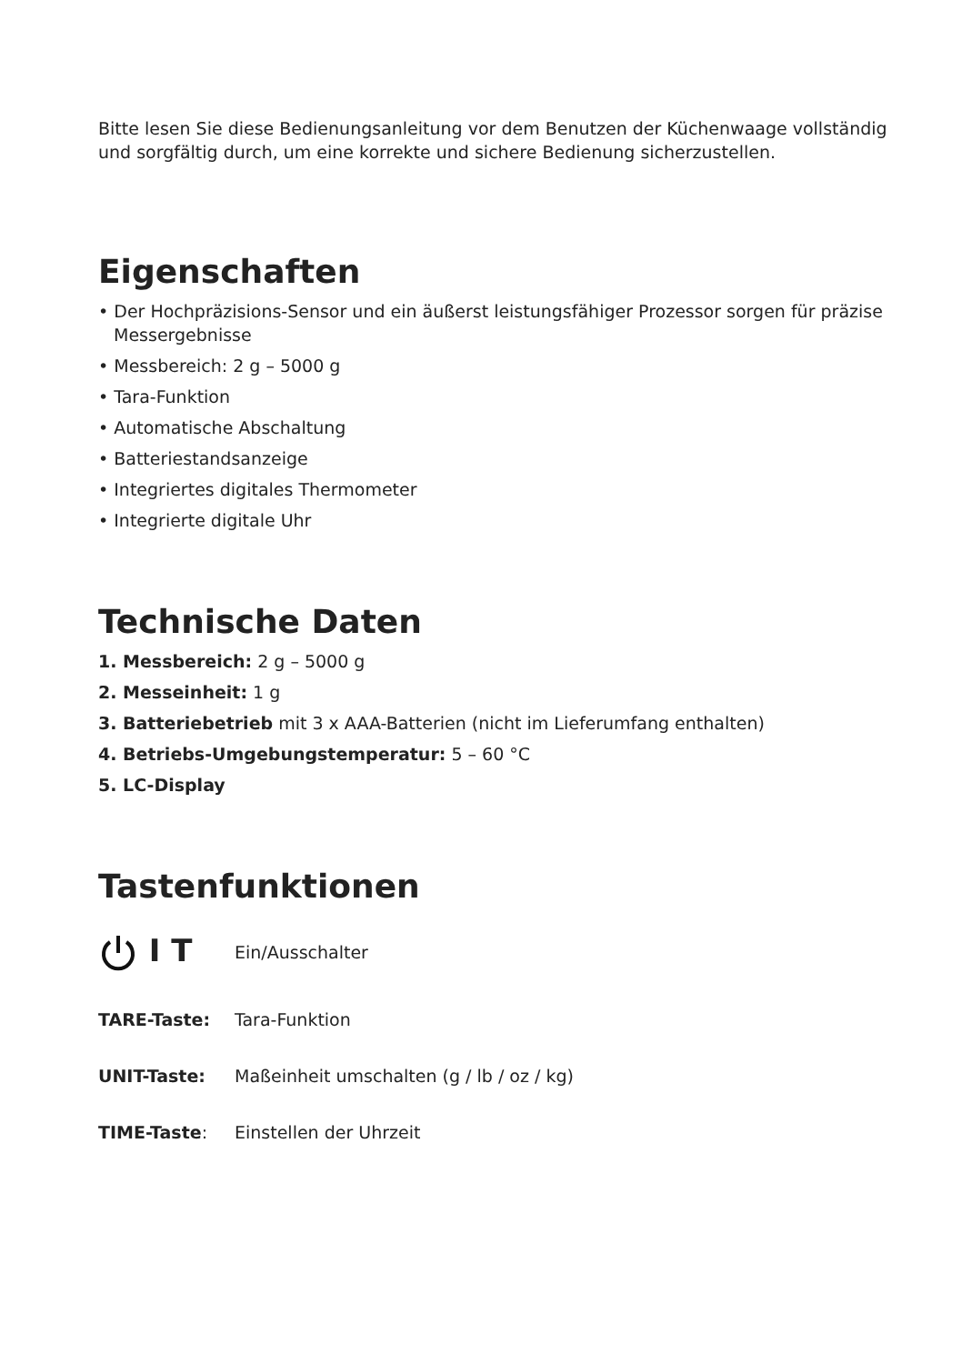Bitte lesen Sie diese Bedienungsanleitung vor dem Benutzen der Küchenwaage vollständig und sorgfältig durch, um eine korrekte und sichere Bedienung sicherzustellen.
Eigenschaften
• Der Hochpräzisions-Sensor und ein äußerst leistungsfähiger Prozessor sorgen für präzise Messergebnisse
• Messbereich: 2 g – 5000 g
• Tara-Funktion
• Automatische Abschaltung
• Batteriestandsanzeige
• Integriertes digitales Thermometer
• Integrierte digitale Uhr
Technische Daten
1. Messbereich: 2 g – 5000 g
2. Messeinheit: 1 g
3. Batteriebetrieb mit 3 x AAA-Batterien (nicht im Lieferumfang enthalten)
4. Betriebs-Umgebungstemperatur: 5 – 60 °C
5. LC-Display
Tastenfunktionen
I T
Ein/Ausschalter
TARE-Taste: Tara-Funktion
UNIT-Taste:
Maßeinheit umschalten (g / lb / oz / kg)
TIME-Taste: Einstellen der Uhrzeit